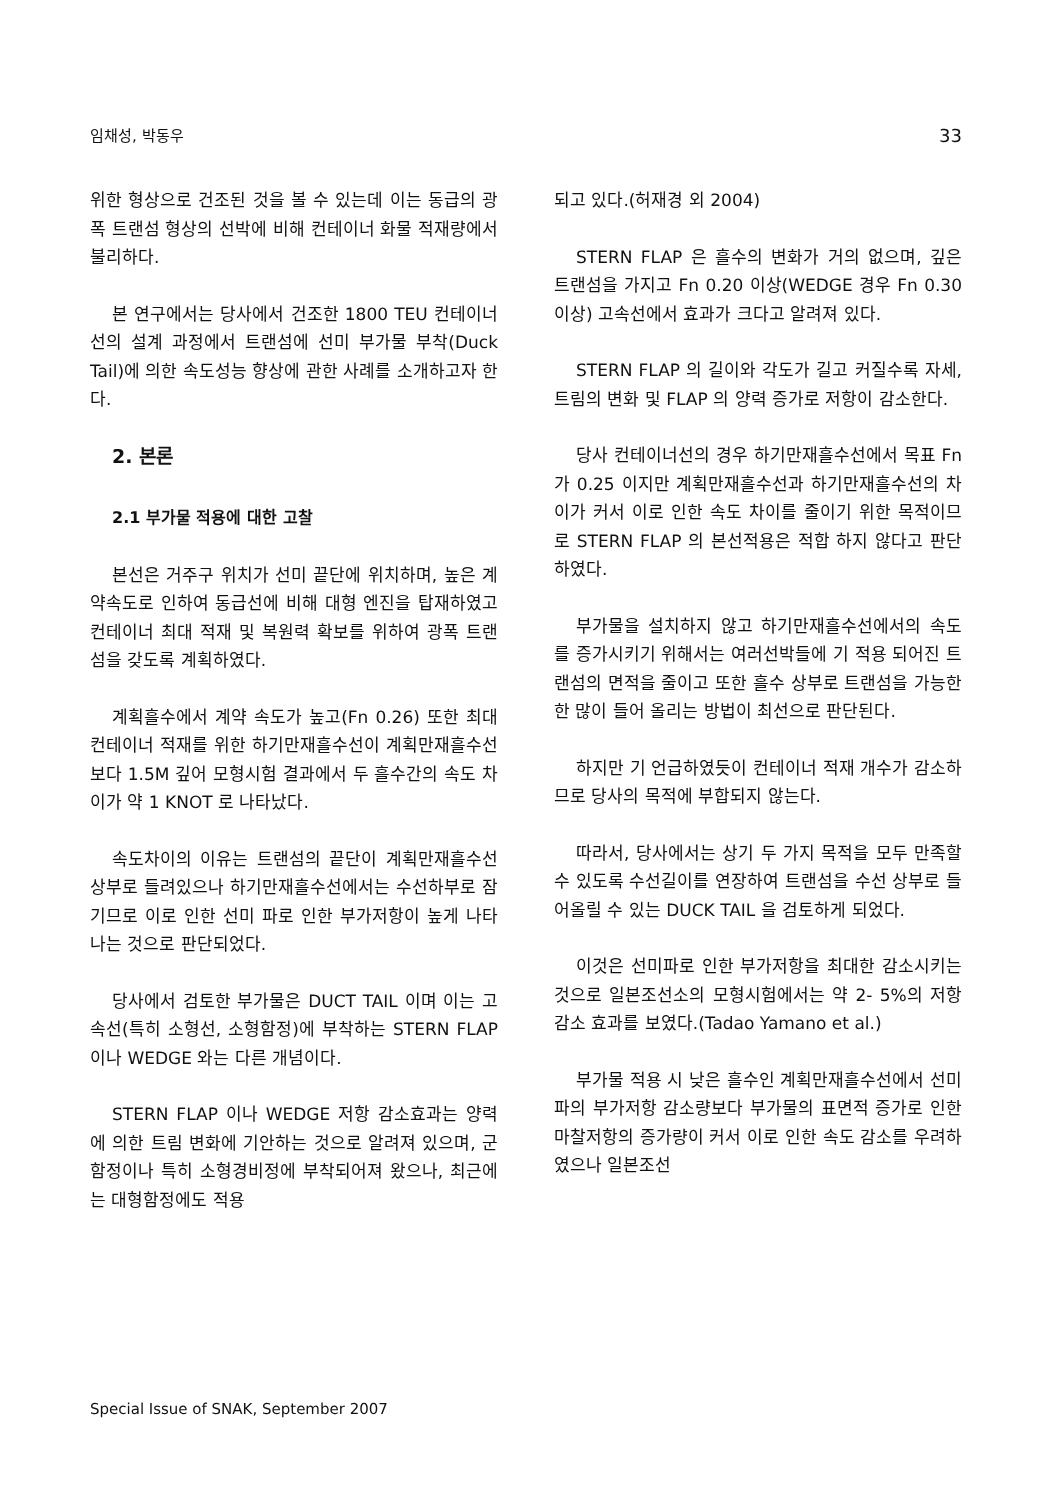임채성, 박동우 33
위한 형상으로 건조된 것을 볼 수 있는데 이는 동급의 광폭 트랜섬 형상의 선박에 비해 컨테이너 화물 적재량에서 불리하다.
본 연구에서는 당사에서 건조한 1800 TEU 컨테이너선의 설계 과정에서 트랜섬에 선미 부가물 부착(Duck Tail)에 의한 속도성능 향상에 관한 사례를 소개하고자 한다.
2. 본론
2.1 부가물 적용에 대한 고찰
본선은 거주구 위치가 선미 끝단에 위치하며, 높은 계약속도로 인하여 동급선에 비해 대형 엔진을 탑재하였고 컨테이너 최대 적재 및 복원력 확보를 위하여 광폭 트랜섬을 갖도록 계획하였다.
계획흘수에서 계약 속도가 높고(Fn 0.26) 또한 최대 컨테이너 적재를 위한 하기만재흘수선이 계획만재흘수선보다 1.5M 깊어 모형시험 결과에서 두 흘수간의 속도 차이가 약 1 KNOT 로 나타났다.
속도차이의 이유는 트랜섬의 끝단이 계획만재흘수선 상부로 들려있으나 하기만재흘수선에서는 수선하부로 잠기므로 이로 인한 선미 파로 인한 부가저항이 높게 나타나는 것으로 판단되었다.
당사에서 검토한 부가물은 DUCT TAIL 이며 이는 고속선(특히 소형선, 소형함정)에 부착하는 STERN FLAP 이나 WEDGE 와는 다른 개념이다.
STERN FLAP 이나 WEDGE 저항 감소효과는 양력에 의한 트림 변화에 기안하는 것으로 알려져 있으며, 군 함정이나 특히 소형경비정에 부착되어져 왔으나, 최근에는 대형함정에도 적용
되고 있다.(허재경 외 2004)
STERN FLAP 은 흘수의 변화가 거의 없으며, 깊은 트랜섬을 가지고 Fn 0.20 이상(WEDGE 경우 Fn 0.30 이상) 고속선에서 효과가 크다고 알려져 있다.
STERN FLAP 의 길이와 각도가 길고 커질수록 자세, 트림의 변화 및 FLAP 의 양력 증가로 저항이 감소한다.
당사 컨테이너선의 경우 하기만재흘수선에서 목표 Fn 가 0.25 이지만 계획만재흘수선과 하기만재흘수선의 차이가 커서 이로 인한 속도 차이를 줄이기 위한 목적이므로 STERN FLAP 의 본선적용은 적합 하지 않다고 판단하였다.
부가물을 설치하지 않고 하기만재흘수선에서의 속도를 증가시키기 위해서는 여러선박들에 기 적용 되어진 트랜섬의 면적을 줄이고 또한 흘수 상부로 트랜섬을 가능한 한 많이 들어 올리는 방법이 최선으로 판단된다.
하지만 기 언급하였듯이 컨테이너 적재 개수가 감소하므로 당사의 목적에 부합되지 않는다.
따라서, 당사에서는 상기 두 가지 목적을 모두 만족할 수 있도록 수선길이를 연장하여 트랜섬을 수선 상부로 들어올릴 수 있는 DUCK TAIL 을 검토하게 되었다.
이것은 선미파로 인한 부가저항을 최대한 감소시키는 것으로 일본조선소의 모형시험에서는 약 2- 5%의 저항감소 효과를 보였다.(Tadao Yamano et al.)
부가물 적용 시 낮은 흘수인 계획만재흘수선에서 선미 파의 부가저항 감소량보다 부가물의 표면적 증가로 인한 마찰저항의 증가량이 커서 이로 인한 속도 감소를 우려하였으나 일본조선
Special Issue of SNAK, September 2007